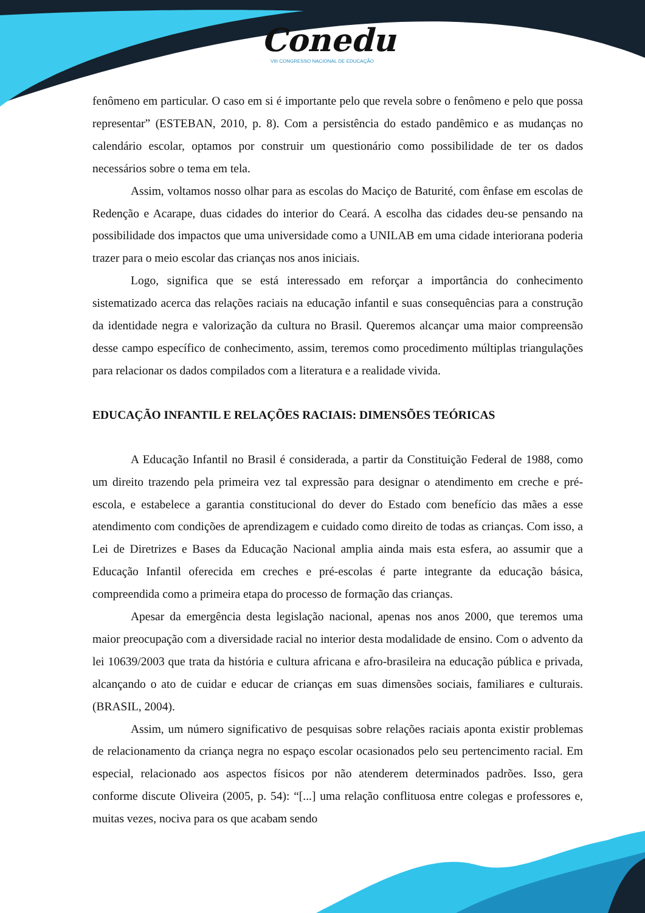Conedu
VIII CONGRESSO NACIONAL DE EDUCAÇÃO
fenômeno em particular. O caso em si é importante pelo que revela sobre o fenômeno e pelo que possa representar” (ESTEBAN, 2010, p. 8). Com a persistência do estado pandêmico e as mudanças no calendário escolar, optamos por construir um questionário como possibilidade de ter os dados necessários sobre o tema em tela.
Assim, voltamos nosso olhar para as escolas do Maciço de Baturité, com ênfase em escolas de Redenção e Acarape, duas cidades do interior do Ceará. A escolha das cidades deu-se pensando na possibilidade dos impactos que uma universidade como a UNILAB em uma cidade interiorana poderia trazer para o meio escolar das crianças nos anos iniciais.
Logo, significa que se está interessado em reforçar a importância do conhecimento sistematizado acerca das relações raciais na educação infantil e suas consequências para a construção da identidade negra e valorização da cultura no Brasil. Queremos alcançar uma maior compreensão desse campo específico de conhecimento, assim, teremos como procedimento múltiplas triangulações para relacionar os dados compilados com a literatura e a realidade vivida.
EDUCAÇÃO INFANTIL E RELAÇÕES RACIAIS: DIMENSÕES TEÓRICAS
A Educação Infantil no Brasil é considerada, a partir da Constituição Federal de 1988, como um direito trazendo pela primeira vez tal expressão para designar o atendimento em creche e pré-escola, e estabelece a garantia constitucional do dever do Estado com benefício das mães a esse atendimento com condições de aprendizagem e cuidado como direito de todas as crianças. Com isso, a Lei de Diretrizes e Bases da Educação Nacional amplia ainda mais esta esfera, ao assumir que a Educação Infantil oferecida em creches e pré-escolas é parte integrante da educação básica, compreendida como a primeira etapa do processo de formação das crianças.
Apesar da emergência desta legislação nacional, apenas nos anos 2000, que teremos uma maior preocupação com a diversidade racial no interior desta modalidade de ensino. Com o advento da lei 10639/2003 que trata da história e cultura africana e afro-brasileira na educação pública e privada, alcançando o ato de cuidar e educar de crianças em suas dimensões sociais, familiares e culturais. (BRASIL, 2004).
Assim, um número significativo de pesquisas sobre relações raciais aponta existir problemas de relacionamento da criança negra no espaço escolar ocasionados pelo seu pertencimento racial. Em especial, relacionado aos aspectos físicos por não atenderem determinados padrões. Isso, gera conforme discute Oliveira (2005, p. 54): “[...] uma relação conflituosa entre colegas e professores e, muitas vezes, nociva para os que acabam sendo